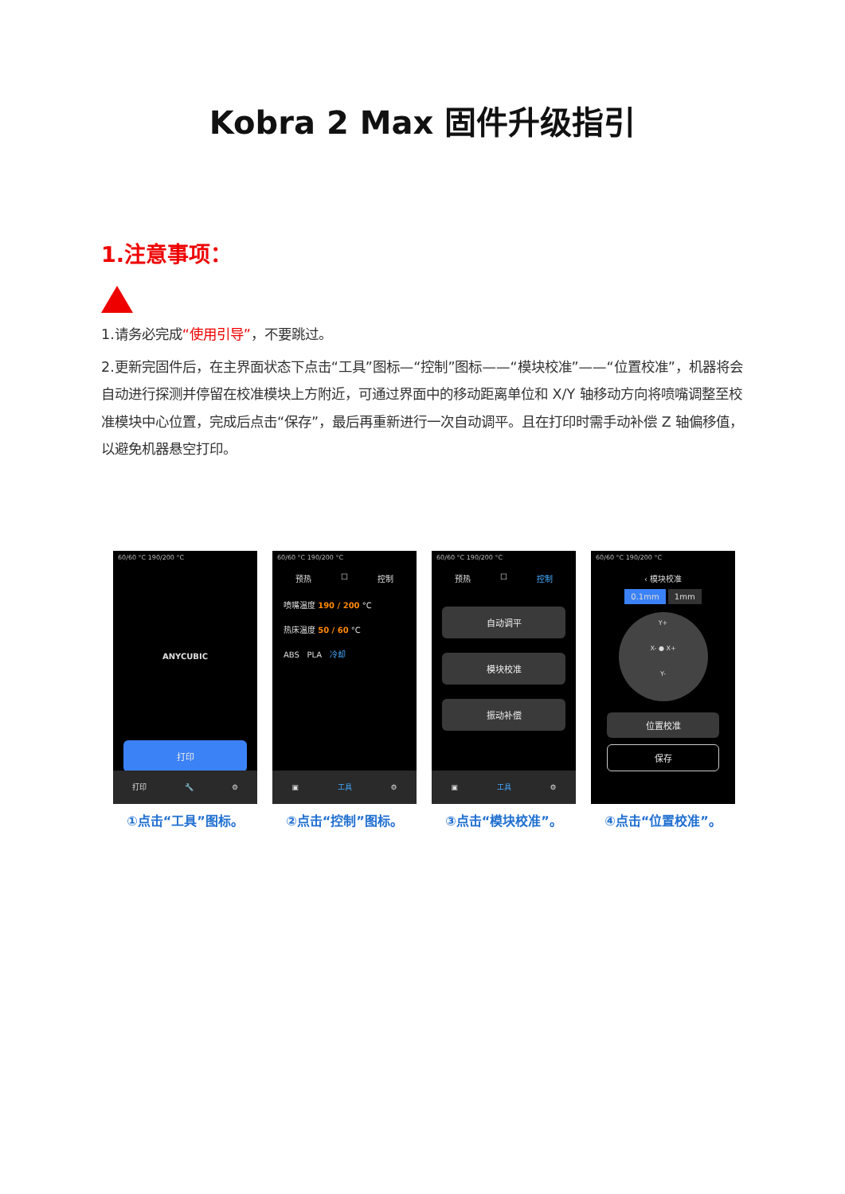Kobra 2 Max 固件升级指引
1.注意事项：
1.请务必完成“使用引导”，不要跳过。
2.更新完固件后，在主界面状态下点击“工具”图标—“控制”图标——“模块校准”——“位置校准”，机器将会自动进行探测并停留在校准模块上方附近，可通过界面中的移动距离单位和 X/Y 轴移动方向将喷嘴调整至校准模块中心位置，完成后点击“保存”，最后再重新进行一次自动调平。且在打印时需手动补偿 Z 轴偏移值，以避免机器悬空打印。
60/60 °C 190/200 °C
ANYCUBIC
打印
打印 🔧 ⚙
①点击“工具”图标。
60/60 °C 190/200 °C
预热 ☐ 控制
喷嘴温度 190 / 200 °C
热床温度 50 / 60 °C
ABS PLA 冷却
▣ 工具 ⚙
②点击“控制”图标。
60/60 °C 190/200 °C
预热 ☐ 控制
自动调平
模块校准
振动补偿
▣ 工具 ⚙
③点击“模块校准”。
60/60 °C 190/200 °C
‹ 模块校准
0.1mm 1mm
Y+
X- ● X+
Y-
位置校准
保存
④点击“位置校准”。